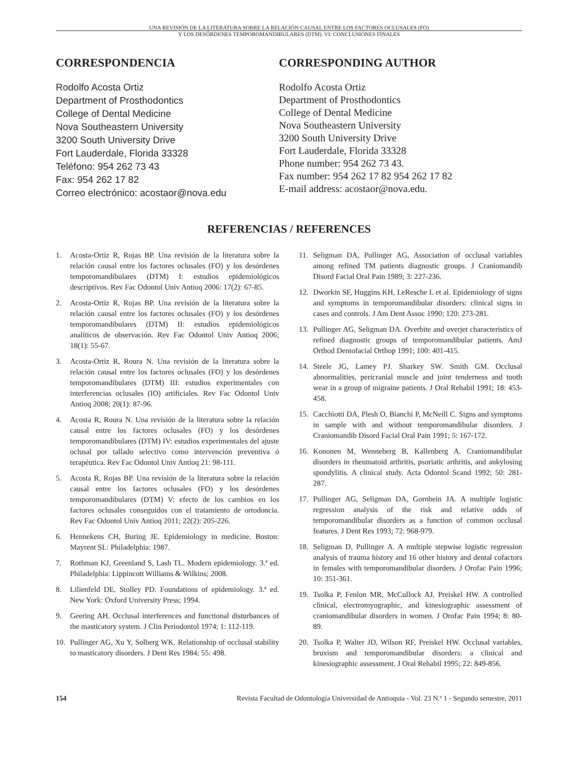UNA REVISIÓN DE LA LITERATURA SOBRE LA RELACIÓN CAUSAL ENTRE LOS FACTORES OCLUSALES (FO)
Y LOS DESÓRDENES TEMPOROMANDIBULARES (DTM). VI: CONCLUSIONES FINALES
CORRESPONDENCIA
Rodolfo Acosta Ortiz
Department of Prosthodontics
College of Dental Medicine
Nova Southeastern University
3200 South University Drive
Fort Lauderdale, Florida 33328
Teléfono: 954 262 73 43
Fax: 954 262 17 82
Correo electrónico: acostaor@nova.edu
CORRESPONDING AUTHOR
Rodolfo Acosta Ortiz
Department of Prosthodontics
College of Dental Medicine
Nova Southeastern University
3200 South University Drive
Fort Lauderdale, Florida 33328
Phone number: 954 262 73 43.
Fax number: 954 262 17 82 954 262 17 82
E-mail address: acostaor@nova.edu.
REFERENCIAS / REFERENCES
1. Acosta-Ortiz R, Rojas BP. Una revisión de la literatura sobre la relación causal entre los factores oclusales (FO) y los desórdenes temporomandibulares (DTM) I: estudios epidemiológicos descriptivos. Rev Fac Odontol Univ Antioq 2006: 17(2): 67-85.
2. Acosta-Ortiz R, Rojas BP. Una revisión de la literatura sobre la relación causal entre los factores oclusales (FO) y los desórdenes temporomandibulares (DTM) II: estudios epidemiológicos analíticos de observación. Rev Fac Odontol Univ Antioq 2006; 18(1): 55-67.
3. Acosta-Ortiz R, Roura N. Una revisión de la literatura sobre la relación causal entre los factores oclusales (FO) y los desórdenes temporomandibulares (DTM) III: estudios experimentales con interferencias oclusales (IO) artificiales. Rev Fac Odontol Univ Antioq 2008; 20(1): 87-96.
4. Acosta R, Roura N. Una revisión de la literatura sobre la relación causal entre los factores oclusales (FO) y los desórdenes temporomandibulares (DTM) IV: estudios experimentales del ajuste oclusal por tallado selectivo como intervención preventiva ó terapéutica. Rev Fac Odontol Univ Antioq 21: 98-111.
5. Acosta R, Rojas BP. Una revisión de la literatura sobre la relación causal entre los factores oclusales (FO) y los desórdenes temporomandibulares (DTM) V: efecto de los cambios en los factores oclusales conseguidos con el tratamiento de ortodoncia. Rev Fac Odontol Univ Antioq 2011; 22(2): 205-226.
6. Hennekens CH, Buring JE. Epidemiology in medicine. Boston: Mayrent SL: Philadelphia: 1987.
7. Rothman KJ, Greenland S, Lash TL. Modern epidemiology. 3.ª ed. Philadelphia: Lippincott Williams & Wilkins; 2008.
8. Lilienfeld DE, Stolley PD. Foundations of epidemiology. 3.ª ed. New York: Oxford University Press; 1994.
9. Geering AH. Occlusal interferences and functional disturbances of the masticatory system. J Clin Periodontol 1974; 1: 112-119.
10. Pullinger AG, Xu Y, Solberg WK. Relationship of occlusal stability to masticatory disorders. J Dent Res 1984; 55: 498.
11. Seligman DA, Pullinger AG, Association of occlusal variables among refined TM patients diagnostic groups. J Craniomandib Disord Facial Oral Pain 1989; 3: 227-236.
12. Dworkin SF, Huggins KH, LeResche L et al. Epidemiology of signs and symptoms in temporomandibular disorders: clinical signs in cases and controls. J Am Dent Assoc 1990; 120: 273-281.
13. Pullinger AG, Seligman DA. Overbite and overjet characteristics of refined diagnostic groups of temporomandibular patients. AmJ Orthod Dentofacial Orthop 1991; 100: 401-415.
14. Steele JG, Lamey PJ. Sharkey SW. Smith GM. Occlusal abnormalities, pericranial muscle and joint tenderness and tooth wear in a group of migraine patients. J Oral Rehabil 1991; 18: 453-458.
15. Cacchiotti DA, Plesh O, Bianchi P, McNeill C. Signs and symptoms in sample with and without temporomandibular disorders. J Craniomandib Disord Facial Oral Pain 1991; 5: 167-172.
16. Kononen M, Wenneberg B, Kallenberg A. Craniomandibular disorders in rheumatoid arthritis, psoriatic arthritis, and ankylosing spondylitis. A clinical study. Acta Odontol Scand 1992; 50: 281-287.
17. Pullinger AG, Seligman DA, Gornbein JA. A multiple logistic regression analysis of the risk and relative odds of temporomandibular disorders as a function of common occlusal features. J Dent Res 1993; 72: 968-979.
18. Seligman D, Pullinger A. A multiple stepwise logistic regression analysis of trauma history and 16 other history and dental cofactors in females with temporomandibular disorders. J Orofac Pain 1996; 10: 351-361.
19. Tsolka P, Fenlon MR, McCullock AJ, Preiskel HW. A controlled clinical, electromyographic, and kinesiographic assessment of craniomandibular disorders in women. J Orofac Pain 1994; 8: 80-89.
20. Tsolka P, Walter JD, Wilson RF, Preiskel HW. Occlusal variables, bruxism and temporomandibular disorders: a clinical and kinesiographic assessment. J Oral Rehabil 1995; 22: 849-856.
154 Revista Facultad de Odontología Universidad de Antioquia - Vol. 23 N.º 1 - Segundo semestre, 2011